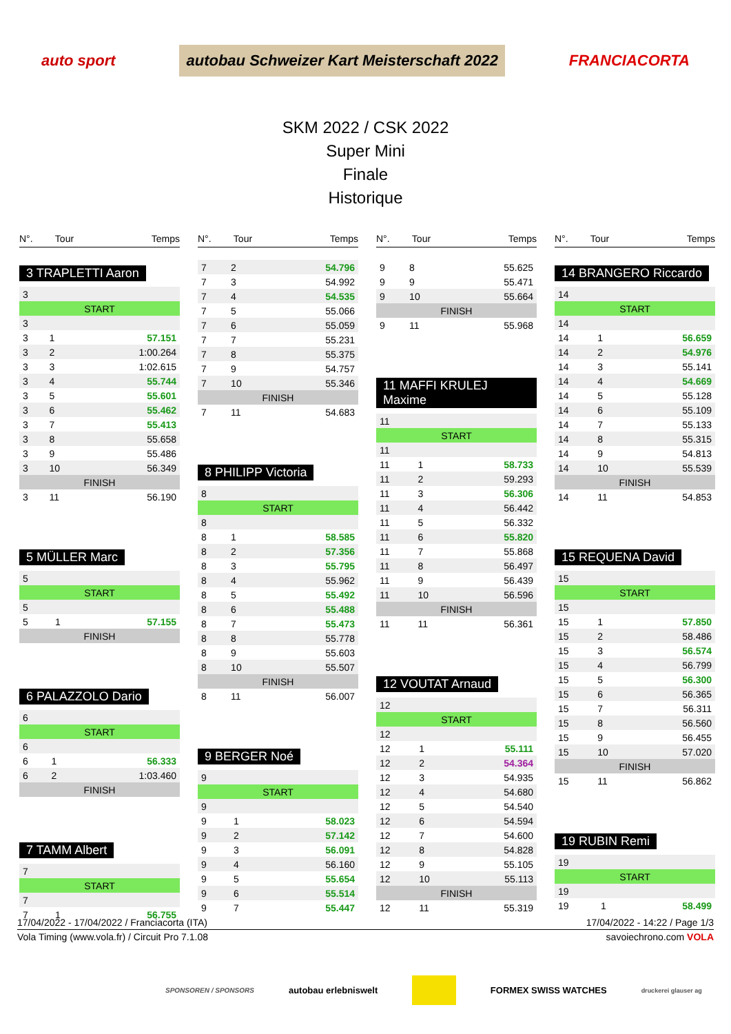auto sport autobau Schweizer Kart Meisterschaft 2022 FRANCIACORTA
SKM 2022 / CSK 2022
Super Mini
Finale
Historique
| N°. | Tour | Temps |
| --- | --- | --- |
3 TRAPLETTI Aaron
| 3 | | |
| START | | |
| 3 | | |
| 3 | 1 | 57.151 |
| 3 | 2 | 1:00.264 |
| 3 | 3 | 1:02.615 |
| 3 | 4 | 55.744 |
| 3 | 5 | 55.601 |
| 3 | 6 | 55.462 |
| 3 | 7 | 55.413 |
| 3 | 8 | 55.658 |
| 3 | 9 | 55.486 |
| 3 | 10 | 56.349 |
| FINISH | | |
| 3 | 11 | 56.190 |
5 MÜLLER Marc
| 5 | | |
| START | | |
| 5 | | |
| 5 | 1 | 57.155 |
| FINISH | | |
6 PALAZZOLO Dario
| 6 | | |
| START | | |
| 6 | | |
| 6 | 1 | 56.333 |
| 6 | 2 | 1:03.460 |
| FINISH | | |
7 TAMM Albert
| 7 | | |
| START | | |
| 7 | | |
| 7 | 1 | 56.755 |
| N°. | Tour | Temps |
| --- | --- | --- |
| 7 | 2 | 54.796 |
| 7 | 3 | 54.992 |
| 7 | 4 | 54.535 |
| 7 | 5 | 55.066 |
| 7 | 6 | 55.059 |
| 7 | 7 | 55.231 |
| 7 | 8 | 55.375 |
| 7 | 9 | 54.757 |
| 7 | 10 | 55.346 |
| FINISH | | |
| 7 | 11 | 54.683 |
8 PHILIPP Victoria
| 8 | | |
| START | | |
| 8 | | |
| 8 | 1 | 58.585 |
| 8 | 2 | 57.356 |
| 8 | 3 | 55.795 |
| 8 | 4 | 55.962 |
| 8 | 5 | 55.492 |
| 8 | 6 | 55.488 |
| 8 | 7 | 55.473 |
| 8 | 8 | 55.778 |
| 8 | 9 | 55.603 |
| 8 | 10 | 55.507 |
| FINISH | | |
| 8 | 11 | 56.007 |
9 BERGER Noé
| 9 | | |
| START | | |
| 9 | | |
| 9 | 1 | 58.023 |
| 9 | 2 | 57.142 |
| 9 | 3 | 56.091 |
| 9 | 4 | 56.160 |
| 9 | 5 | 55.654 |
| 9 | 6 | 55.514 |
| 9 | 7 | 55.447 |
| N°. | Tour | Temps |
| --- | --- | --- |
| 9 | 8 | 55.625 |
| 9 | 9 | 55.471 |
| 9 | 10 | 55.664 |
| FINISH | | |
| 9 | 11 | 55.968 |
11 MAFFI KRULEJ Maxime
| 11 | | |
| START | | |
| 11 | | |
| 11 | 1 | 58.733 |
| 11 | 2 | 59.293 |
| 11 | 3 | 56.306 |
| 11 | 4 | 56.442 |
| 11 | 5 | 56.332 |
| 11 | 6 | 55.820 |
| 11 | 7 | 55.868 |
| 11 | 8 | 56.497 |
| 11 | 9 | 56.439 |
| 11 | 10 | 56.596 |
| FINISH | | |
| 11 | 11 | 56.361 |
12 VOUTAT Arnaud
| 12 | | |
| START | | |
| 12 | | |
| 12 | 1 | 55.111 |
| 12 | 2 | 54.364 |
| 12 | 3 | 54.935 |
| 12 | 4 | 54.680 |
| 12 | 5 | 54.540 |
| 12 | 6 | 54.594 |
| 12 | 7 | 54.600 |
| 12 | 8 | 54.828 |
| 12 | 9 | 55.105 |
| 12 | 10 | 55.113 |
| FINISH | | |
| 12 | 11 | 55.319 |
| N°. | Tour | Temps |
| --- | --- | --- |
14 BRANGERO Riccardo
| 14 | | |
| START | | |
| 14 | | |
| 14 | 1 | 56.659 |
| 14 | 2 | 54.976 |
| 14 | 3 | 55.141 |
| 14 | 4 | 54.669 |
| 14 | 5 | 55.128 |
| 14 | 6 | 55.109 |
| 14 | 7 | 55.133 |
| 14 | 8 | 55.315 |
| 14 | 9 | 54.813 |
| 14 | 10 | 55.539 |
| FINISH | | |
| 14 | 11 | 54.853 |
15 REQUENA David
| 15 | | |
| START | | |
| 15 | | |
| 15 | 1 | 57.850 |
| 15 | 2 | 58.486 |
| 15 | 3 | 56.574 |
| 15 | 4 | 56.799 |
| 15 | 5 | 56.300 |
| 15 | 6 | 56.365 |
| 15 | 7 | 56.311 |
| 15 | 8 | 56.560 |
| 15 | 9 | 56.455 |
| 15 | 10 | 57.020 |
| FINISH | | |
| 15 | 11 | 56.862 |
19 RUBIN Remi
| 19 | | |
| START | | |
| 19 | | |
| 19 | 1 | 58.499 |
17/04/2022 - 17/04/2022 / Franciacorta (ITA) 17/04/2022 - 14:22 / Page 1/3
Vola Timing (www.vola.fr) / Circuit Pro 7.1.08 savoiechrono.com VOLA
SPONSOREN / SPONSORS autobau erlebniswelt FORMEX SWISS WATCHES druckerei glauser ag